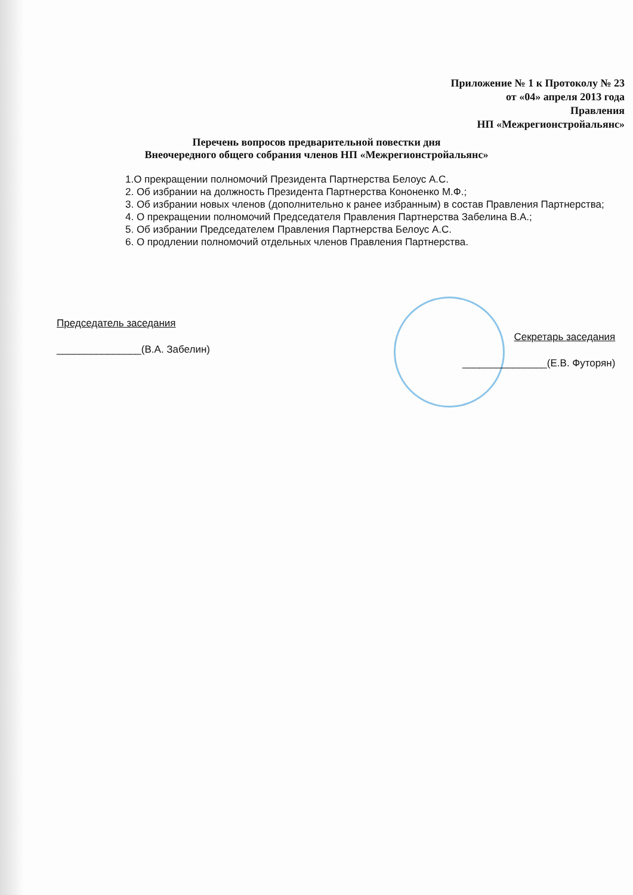Приложение № 1 к Протоколу № 23
от «04» апреля 2013 года
Правления
НП «Межрегионстройальянс»
Перечень вопросов предварительной повестки дня
Внеочередного общего собрания членов НП «Межрегионстройальянс»
1.О прекращении полномочий Президента Партнерства Белоус А.С.
2. Об избрании на должность Президента Партнерства Кононенко М.Ф.;
3. Об избрании новых членов (дополнительно к ранее избранным) в состав Правления Партнерства;
4. О прекращении полномочий Председателя Правления Партнерства Забелина В.А.;
5. Об избрании Председателем Правления Партнерства Белоус А.С.
6. О продлении полномочий отдельных членов Правления Партнерства.
Председатель заседания
_______________(В.А. Забелин)
Секретарь заседания
_______________(Е.В. Футорян)